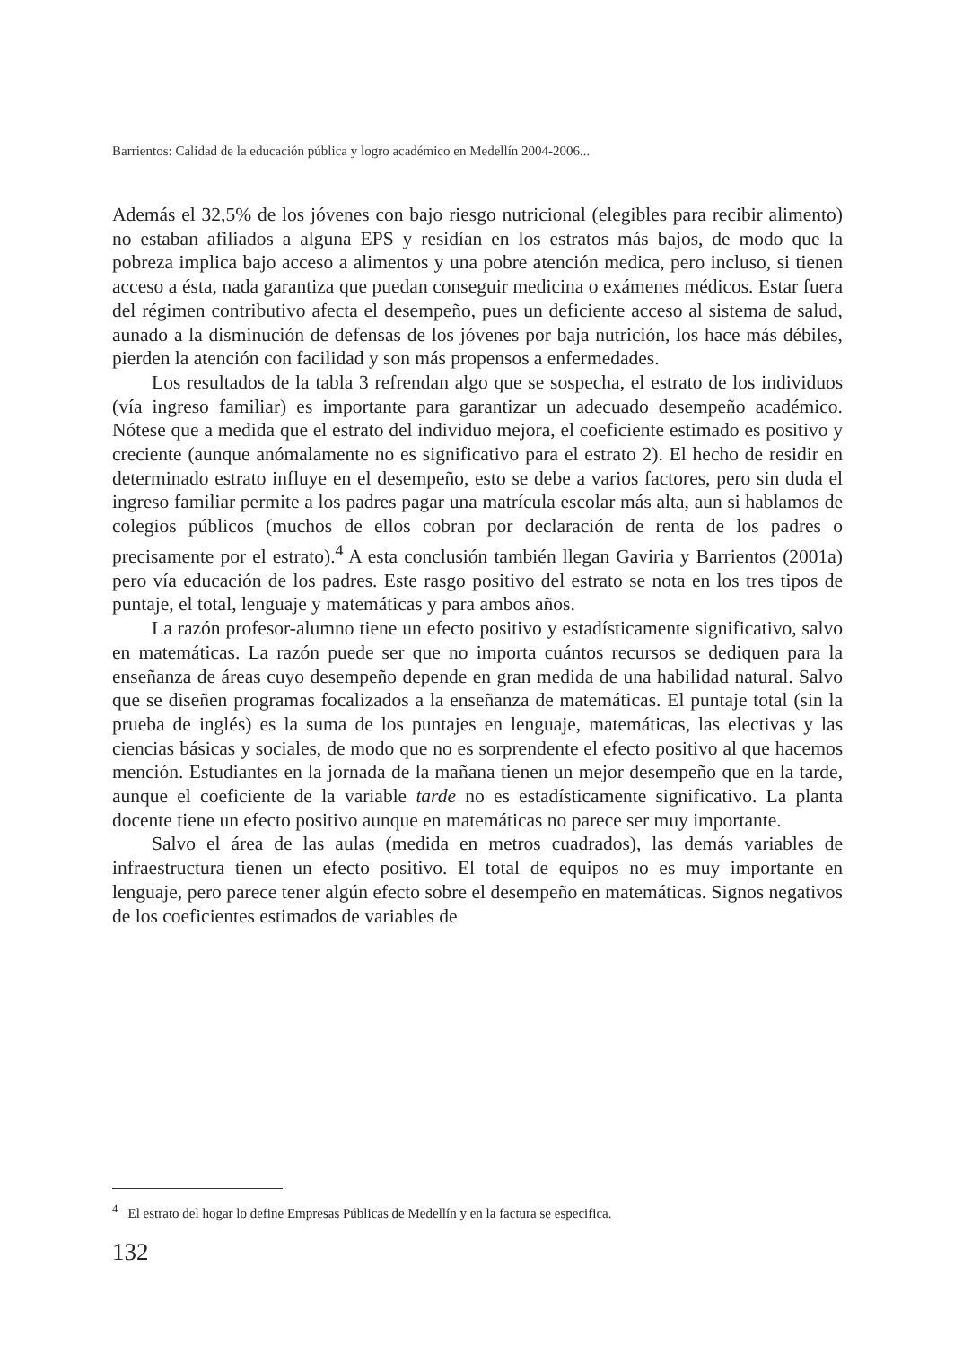Barrientos: Calidad de la educación pública y logro académico en Medellín 2004-2006...
Además el 32,5% de los jóvenes con bajo riesgo nutricional (elegibles para recibir alimento) no estaban afiliados a alguna EPS y residían en los estratos más bajos, de modo que la pobreza implica bajo acceso a alimentos y una pobre atención medica, pero incluso, si tienen acceso a ésta, nada garantiza que puedan conseguir medicina o exámenes médicos. Estar fuera del régimen contributivo afecta el desempeño, pues un deficiente acceso al sistema de salud, aunado a la disminución de defensas de los jóvenes por baja nutrición, los hace más débiles, pierden la atención con facilidad y son más propensos a enfermedades.
Los resultados de la tabla 3 refrendan algo que se sospecha, el estrato de los individuos (vía ingreso familiar) es importante para garantizar un adecuado desempeño académico. Nótese que a medida que el estrato del individuo mejora, el coeficiente estimado es positivo y creciente (aunque anómalamente no es significativo para el estrato 2). El hecho de residir en determinado estrato influye en el desempeño, esto se debe a varios factores, pero sin duda el ingreso familiar permite a los padres pagar una matrícula escolar más alta, aun si hablamos de colegios públicos (muchos de ellos cobran por declaración de renta de los padres o precisamente por el estrato).<sup>4</sup> A esta conclusión también llegan Gaviria y Barrientos (2001a) pero vía educación de los padres. Este rasgo positivo del estrato se nota en los tres tipos de puntaje, el total, lenguaje y matemáticas y para ambos años.
La razón profesor-alumno tiene un efecto positivo y estadísticamente significativo, salvo en matemáticas. La razón puede ser que no importa cuántos recursos se dediquen para la enseñanza de áreas cuyo desempeño depende en gran medida de una habilidad natural. Salvo que se diseñen programas focalizados a la enseñanza de matemáticas. El puntaje total (sin la prueba de inglés) es la suma de los puntajes en lenguaje, matemáticas, las electivas y las ciencias básicas y sociales, de modo que no es sorprendente el efecto positivo al que hacemos mención. Estudiantes en la jornada de la mañana tienen un mejor desempeño que en la tarde, aunque el coeficiente de la variable tarde no es estadísticamente significativo. La planta docente tiene un efecto positivo aunque en matemáticas no parece ser muy importante.
Salvo el área de las aulas (medida en metros cuadrados), las demás variables de infraestructura tienen un efecto positivo. El total de equipos no es muy importante en lenguaje, pero parece tener algún efecto sobre el desempeño en matemáticas. Signos negativos de los coeficientes estimados de variables de
<sup>4</sup> El estrato del hogar lo define Empresas Públicas de Medellín y en la factura se especifica.
132